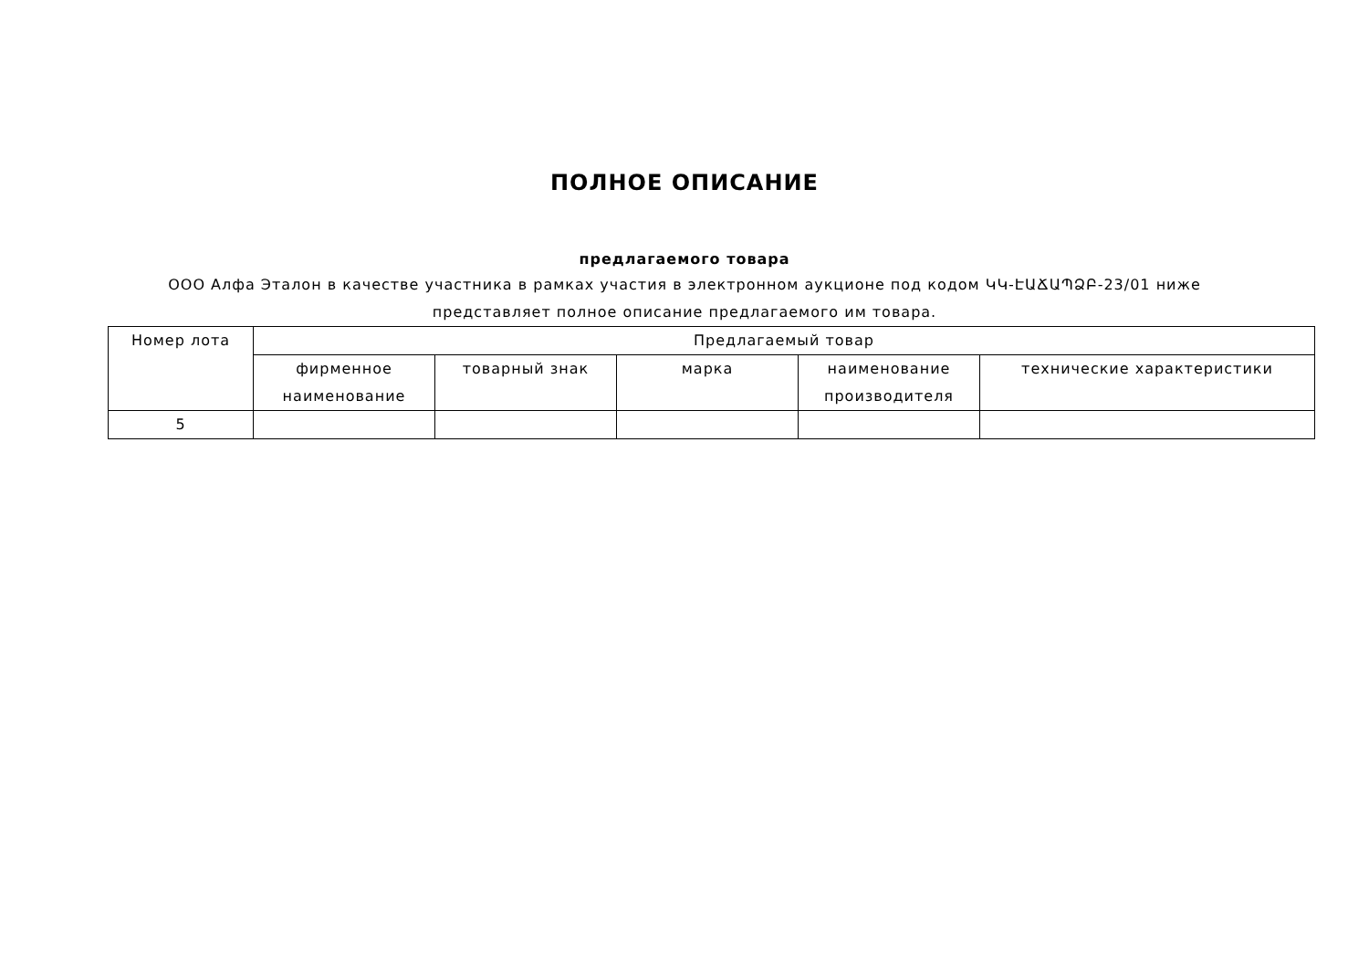ПОЛНОЕ ОПИСАНИЕ
предлагаемого товара
ООО Алфа Эталон в качестве участника в рамках участия в электронном аукционе под кодом ԿԿ-ԷԱՃԱՊՁԲ-23/01 ниже
представляет полное описание предлагаемого им товара.
| Номер лота | Предлагаемый товар | | | | |
| --- | --- | --- | --- | --- | --- |
| | фирменное наименование | товарный знак | марка | наименование производителя | технические характеристики |
| 5 | | | | | |